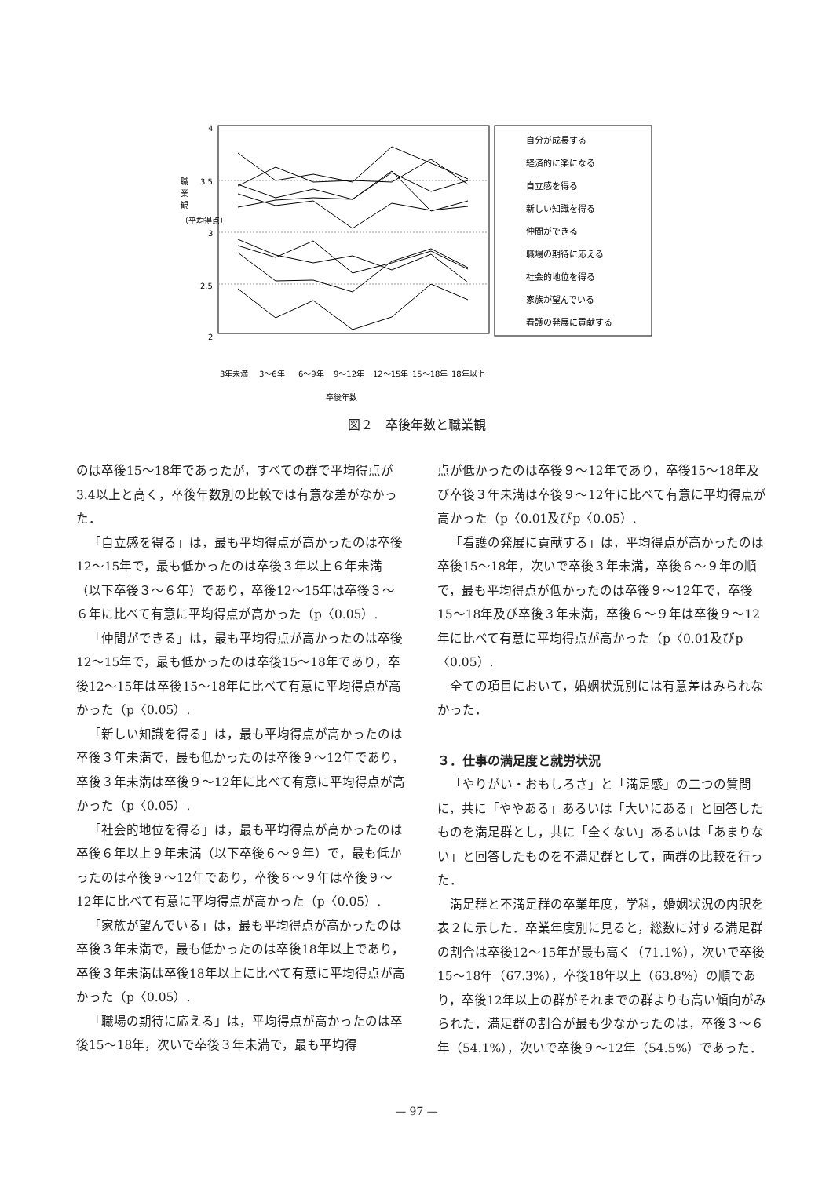4
3.5
3
2.5
2
職
業
観
（平均得点）
自分が成長する
経済的に楽になる
自立感を得る
新しい知識を得る
仲間ができる
職場の期待に応える
社会的地位を得る
家族が望んでいる
看護の発展に貢献する
3年未満
3～6年
6～9年
9～12年
12～15年
15～18年
18年以上
卒後年数
図２　卒後年数と職業観
のは卒後15～18年であったが，すべての群で平均得点が3.4以上と高く，卒後年数別の比較では有意な差がなかった．
「自立感を得る」は，最も平均得点が高かったのは卒後12～15年で，最も低かったのは卒後３年以上６年未満（以下卒後３～６年）であり，卒後12～15年は卒後３～６年に比べて有意に平均得点が高かった（p〈0.05）.
「仲間ができる」は，最も平均得点が高かったのは卒後12～15年で，最も低かったのは卒後15～18年であり，卒後12～15年は卒後15～18年に比べて有意に平均得点が高かった（p〈0.05）.
「新しい知識を得る」は，最も平均得点が高かったのは卒後３年未満で，最も低かったのは卒後９～12年であり，卒後３年未満は卒後９～12年に比べて有意に平均得点が高かった（p〈0.05）.
「社会的地位を得る」は，最も平均得点が高かったのは卒後６年以上９年未満（以下卒後６～９年）で，最も低かったのは卒後９～12年であり，卒後６～９年は卒後９～12年に比べて有意に平均得点が高かった（p〈0.05）.
「家族が望んでいる」は，最も平均得点が高かったのは卒後３年未満で，最も低かったのは卒後18年以上であり，卒後３年未満は卒後18年以上に比べて有意に平均得点が高かった（p〈0.05）.
「職場の期待に応える」は，平均得点が高かったのは卒後15～18年，次いで卒後３年未満で，最も平均得
点が低かったのは卒後９～12年であり，卒後15～18年及び卒後３年未満は卒後９～12年に比べて有意に平均得点が高かった（p〈0.01及びp〈0.05）.
「看護の発展に貢献する」は，平均得点が高かったのは卒後15～18年，次いで卒後３年未満，卒後６～９年の順で，最も平均得点が低かったのは卒後９～12年で，卒後15～18年及び卒後３年未満，卒後６～９年は卒後９～12年に比べて有意に平均得点が高かった（p〈0.01及びp〈0.05）.
全ての項目において，婚姻状況別には有意差はみられなかった．
３．仕事の満足度と就労状況
「やりがい・おもしろさ」と「満足感」の二つの質問に，共に「ややある」あるいは「大いにある」と回答したものを満足群とし，共に「全くない」あるいは「あまりない」と回答したものを不満足群として，両群の比較を行った．
満足群と不満足群の卒業年度，学科，婚姻状況の内訳を表２に示した．卒業年度別に見ると，総数に対する満足群の割合は卒後12～15年が最も高く（71.1%），次いで卒後15～18年（67.3%），卒後18年以上（63.8%）の順であり，卒後12年以上の群がそれまでの群よりも高い傾向がみられた．満足群の割合が最も少なかったのは，卒後３～６年（54.1%），次いで卒後９～12年（54.5%）であった．
— 97 —